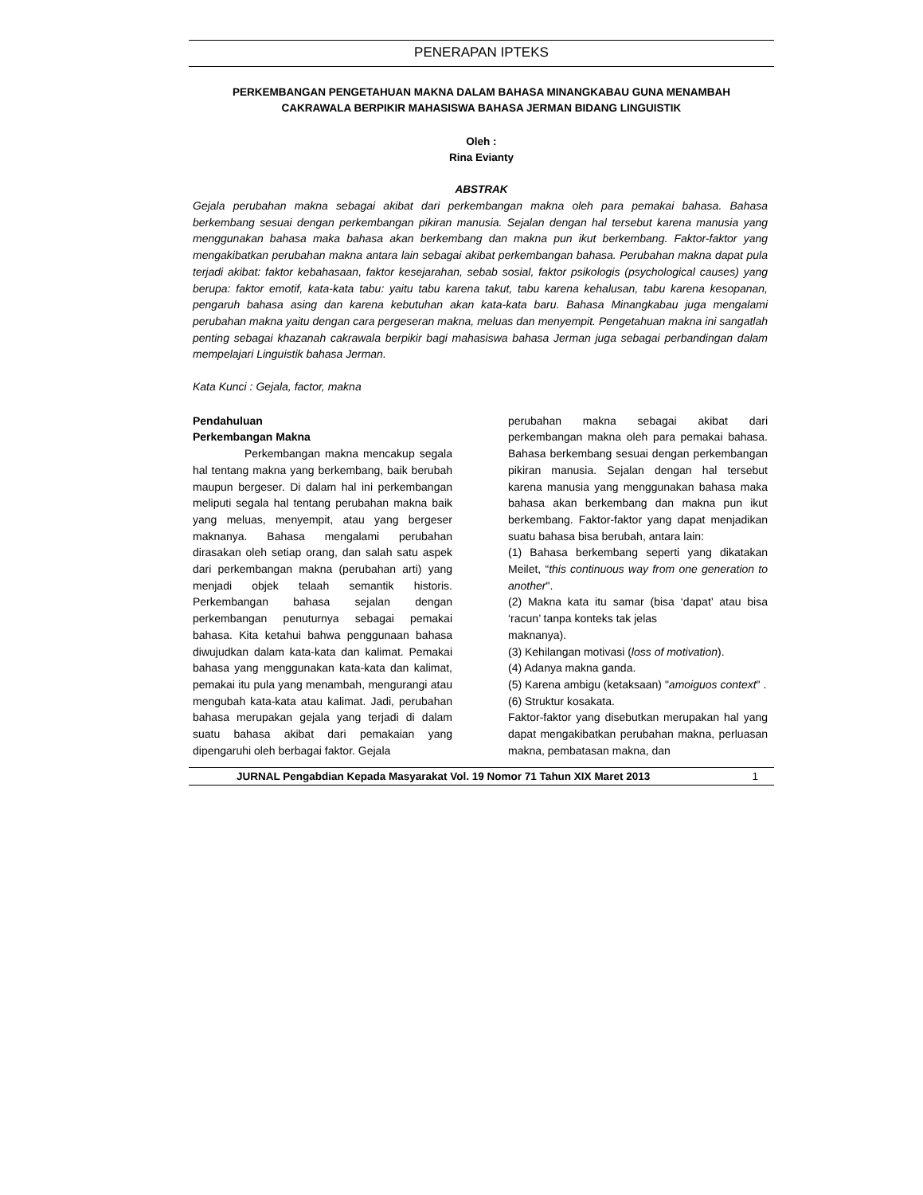PENERAPAN IPTEKS
PERKEMBANGAN PENGETAHUAN MAKNA DALAM BAHASA MINANGKABAU GUNA MENAMBAH
CAKRAWALA BERPIKIR MAHASISWA BAHASA JERMAN BIDANG LINGUISTIK
Oleh :
Rina Evianty
ABSTRAK
Gejala perubahan makna sebagai akibat dari perkembangan makna oleh para pemakai bahasa. Bahasa berkembang sesuai dengan perkembangan pikiran manusia. Sejalan dengan hal tersebut karena manusia yang menggunakan bahasa maka bahasa akan berkembang dan makna pun ikut berkembang. Faktor-faktor yang mengakibatkan perubahan makna antara lain sebagai akibat perkembangan bahasa. Perubahan makna dapat pula terjadi akibat: faktor kebahasaan, faktor kesejarahan, sebab sosial, faktor psikologis (psychological causes) yang berupa: faktor emotif, kata-kata tabu: yaitu tabu karena takut, tabu karena kehalusan, tabu karena kesopanan, pengaruh bahasa asing dan karena kebutuhan akan kata-kata baru. Bahasa Minangkabau juga mengalami perubahan makna yaitu dengan cara pergeseran makna, meluas dan menyempit. Pengetahuan makna ini sangatlah penting sebagai khazanah cakrawala berpikir bagi mahasiswa bahasa Jerman juga sebagai perbandingan dalam mempelajari Linguistik bahasa Jerman.
Kata Kunci : Gejala, factor, makna
Pendahuluan
Perkembangan Makna
Perkembangan makna mencakup segala hal tentang makna yang berkembang, baik berubah maupun bergeser. Di dalam hal ini perkembangan meliputi segala hal tentang perubahan makna baik yang meluas, menyempit, atau yang bergeser maknanya. Bahasa mengalami perubahan dirasakan oleh setiap orang, dan salah satu aspek dari perkembangan makna (perubahan arti) yang menjadi objek telaah semantik historis. Perkembangan bahasa sejalan dengan perkembangan penuturnya sebagai pemakai bahasa. Kita ketahui bahwa penggunaan bahasa diwujudkan dalam kata-kata dan kalimat. Pemakai bahasa yang menggunakan kata-kata dan kalimat, pemakai itu pula yang menambah, mengurangi atau mengubah kata-kata atau kalimat. Jadi, perubahan bahasa merupakan gejala yang terjadi di dalam suatu bahasa akibat dari pemakaian yang dipengaruhi oleh berbagai faktor. Gejala
perubahan makna sebagai akibat dari perkembangan makna oleh para pemakai bahasa. Bahasa berkembang sesuai dengan perkembangan pikiran manusia. Sejalan dengan hal tersebut karena manusia yang menggunakan bahasa maka bahasa akan berkembang dan makna pun ikut berkembang. Faktor-faktor yang dapat menjadikan suatu bahasa bisa berubah, antara lain:
(1) Bahasa berkembang seperti yang dikatakan Meilet, “this continuous way from one generation to another".
(2) Makna kata itu samar (bisa ‘dapat’ atau bisa ‘racun’ tanpa konteks tak jelas
maknanya).
(3) Kehilangan motivasi (loss of motivation).
(4) Adanya makna ganda.
(5) Karena ambigu (ketaksaan) "amoiguos context" .
(6) Struktur kosakata.
Faktor-faktor yang disebutkan merupakan hal yang dapat mengakibatkan perubahan makna, perluasan makna, pembatasan makna, dan
JURNAL Pengabdian Kepada Masyarakat Vol. 19 Nomor 71 Tahun XIX Maret 2013 1